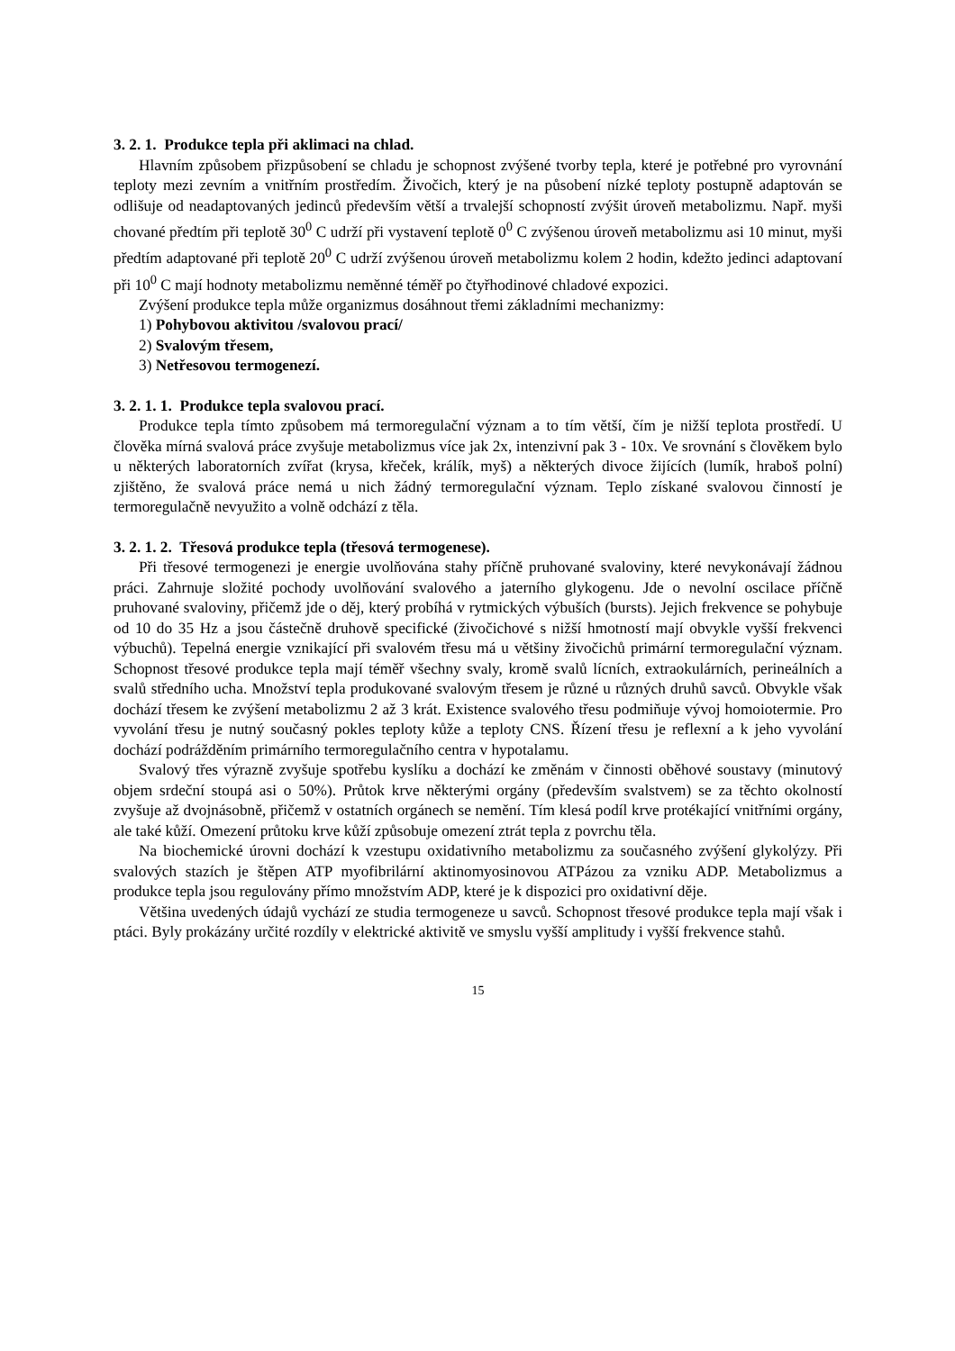3. 2. 1. Produkce tepla při aklimaci na chlad.
Hlavním způsobem přizpůsobení se chladu je schopnost zvýšené tvorby tepla, které je potřebné pro vyrovnání teploty mezi zevním a vnitřním prostředím. Živočich, který je na působení nízké teploty postupně adaptován se odlišuje od neadaptovaných jedinců především větší a trvalejší schopností zvýšit úroveň metabolizmu. Např. myši chované předtím při teplotě 30<sup>0</sup> C udrží při vystavení teplotě 0<sup>0</sup> C zvýšenou úroveň metabolizmu asi 10 minut, myši předtím adaptované při teplotě 20<sup>0</sup> C udrží zvýšenou úroveň metabolizmu kolem 2 hodin, kdežto jedinci adaptovaní při 10<sup>0</sup> C mají hodnoty metabolizmu neměnné téměř po čtyřhodinové chladové expozici.
Zvýšení produkce tepla může organizmus dosáhnout třemi základními mechanizmy:
1) Pohybovou aktivitou /svalovou prací/
2) Svalovým třesem,
3) Netřesovou termogenezí.
3. 2. 1. 1. Produkce tepla svalovou prací.
Produkce tepla tímto způsobem má termoregulační význam a to tím větší, čím je nižší teplota prostředí. U člověka mírná svalová práce zvyšuje metabolizmus více jak 2x, intenzivní pak 3 - 10x. Ve srovnání s člověkem bylo u některých laboratorních zvířat (krysa, křeček, králík, myš) a některých divoce žijících (lumík, hraboš polní) zjištěno, že svalová práce nemá u nich žádný termoregulační význam. Teplo získané svalovou činností je termoregulačně nevyužito a volně odchází z těla.
3. 2. 1. 2. Třesová produkce tepla (třesová termogenese).
Při třesové termogenezi je energie uvolňována stahy příčně pruhované svaloviny, které nevykonávají žádnou práci. Zahrnuje složité pochody uvolňování svalového a jaterního glykogenu. Jde o nevolní oscilace příčně pruhované svaloviny, přičemž jde o děj, který probíhá v rytmických výbuších (bursts). Jejich frekvence se pohybuje od 10 do 35 Hz a jsou částečně druhově specifické (živočichové s nižší hmotností mají obvykle vyšší frekvenci výbuchů). Tepelná energie vznikající při svalovém třesu má u většiny živočichů primární termoregulační význam. Schopnost třesové produkce tepla mají téměř všechny svaly, kromě svalů lícních, extraokulárních, perineálních a svalů středního ucha. Množství tepla produkované svalovým třesem je různé u různých druhů savců. Obvykle však dochází třesem ke zvýšení metabolizmu 2 až 3 krát. Existence svalového třesu podmiňuje vývoj homoiotermie. Pro vyvolání třesu je nutný současný pokles teploty kůže a teploty CNS. Řízení třesu je reflexní a k jeho vyvolání dochází podrážděním primárního termoregulačního centra v hypotalamu.
Svalový třes výrazně zvyšuje spotřebu kyslíku a dochází ke změnám v činnosti oběhové soustavy (minutový objem srdeční stoupá asi o 50%). Průtok krve některými orgány (především svalstvem) se za těchto okolností zvyšuje až dvojnásobně, přičemž v ostatních orgánech se nemění. Tím klesá podíl krve protékající vnitřními orgány, ale také kůží. Omezení průtoku krve kůží způsobuje omezení ztrát tepla z povrchu těla.
Na biochemické úrovni dochází k vzestupu oxidativního metabolizmu za současného zvýšení glykolýzy. Při svalových stazích je štěpen ATP myofibrilární aktinomyosinovou ATPázou za vzniku ADP. Metabolizmus a produkce tepla jsou regulovány přímo množstvím ADP, které je k dispozici pro oxidativní děje.
Většina uvedených údajů vychází ze studia termogeneze u savců. Schopnost třesové produkce tepla mají však i ptáci. Byly prokázány určité rozdíly v elektrické aktivitě ve smyslu vyšší amplitudy i vyšší frekvence stahů.
15